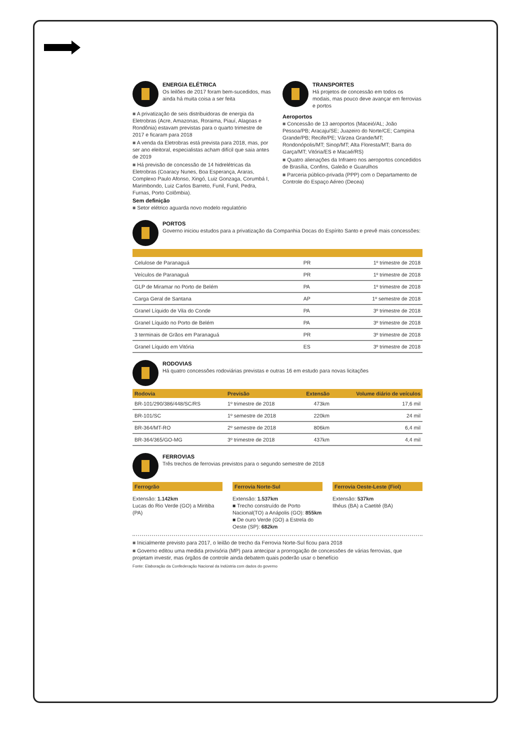ENERGIA ELÉTRICA
Os leilões de 2017 foram bem-sucedidos, mas ainda há muita coisa a ser feita
■ A privatização de seis distribuidoras de energia da Eletrobras (Acre, Amazonas, Roraima, Piauí, Alagoas e Rondônia) estavam previstas para o quarto trimestre de 2017 e ficaram para 2018
■ A venda da Eletrobras está prevista para 2018, mas, por ser ano eleitoral, especialistas acham difícil que saia antes de 2019
■ Há previsão de concessão de 14 hidrelétricas da Eletrobras (Coaracy Nunes, Boa Esperança, Araras, Complexo Paulo Afonso, Xingó, Luiz Gonzaga, Corumbá I, Marimbondo, Luiz Carlos Barreto, Funil, Funil, Pedra, Furnas, Porto Colômbia).
Sem definição
■ Setor elétrico aguarda novo modelo regulatório
TRANSPORTES
Há projetos de concessão em todos os modais, mas pouco deve avançar em ferrovias e portos
Aeroportos
■ Concessão de 13 aeroportos (Maceió/AL; João Pessoa/PB; Aracaju/SE; Juazeiro do Norte/CE; Campina Grande/PB; Recife/PE; Várzea Grande/MT; Rondonópolis/MT; Sinop/MT; Alta Floresta/MT; Barra do Garça/MT; Vitória/ES e Macaé/RS)
■ Quatro alienações da Infraero nos aeroportos concedidos de Brasília, Confins, Galeão e Guarulhos
■ Parceria público-privada (PPP) com o Departamento de Controle do Espaço Aéreo (Decea)
PORTOS
Governo iniciou estudos para a privatização da Companhia Docas do Espírito Santo e prevê mais concessões:
| Celulose de Paranaguá | PR | 1º trimestre de 2018 |
| Veículos de Paranaguá | PR | 1º trimestre de 2018 |
| GLP de Miramar no Porto de Belém | PA | 1º trimestre de 2018 |
| Carga Geral de Santana | AP | 1º semestre de 2018 |
| Granel Líquido de Vila do Conde | PA | 3º trimestre de 2018 |
| Granel Líquido no Porto de Belém | PA | 3º trimestre de 2018 |
| 3 terminais de Grãos em Paranaguá | PR | 3º trimestre de 2018 |
| Granel Líquido em Vitória | ES | 3º trimestre de 2018 |
RODOVIAS
Há quatro concessões rodoviárias previstas e outras 16 em estudo para novas licitações
| Rodovia | Previsão | Extensão | Volume diário de veículos |
| --- | --- | --- | --- |
| BR-101/290/386/448/SC/RS | 1º trimestre de 2018 | 473km | 17,6 mil |
| BR-101/SC | 1º semestre de 2018 | 220km | 24 mil |
| BR-364/MT-RO | 2º semestre de 2018 | 806km | 6,4 mil |
| BR-364/365/GO-MG | 3º trimestre de 2018 | 437km | 4,4 mil |
FERROVIAS
Três trechos de ferrovias previstos para o segundo semestre de 2018
Ferrogrão
Extensão: 1.142km
Lucas do Rio Verde (GO) a Miritiba (PA)
Ferrovia Norte-Sul
Extensão: 1.537km
■ Trecho construído de Porto Nacional(TO) a Anápolis (GO): 855km
■ De ouro Verde (GO) a Estrela do Oeste (SP): 682km
Ferrovia Oeste-Leste (Fiol)
Extensão: 537km
Ilhéus (BA) a Caetité (BA)
■ Inicialmente previsto para 2017, o leilão de trecho da Ferrovia Norte-Sul ficou para 2018
■ Governo editou uma medida provisória (MP) para antecipar a prorrogação de concessões de várias ferrovias, que projetam investir, mas órgãos de controle ainda debatem quais poderão usar o benefício
Fonte: Elaboração da Confederação Nacional da Indústria com dados do governo